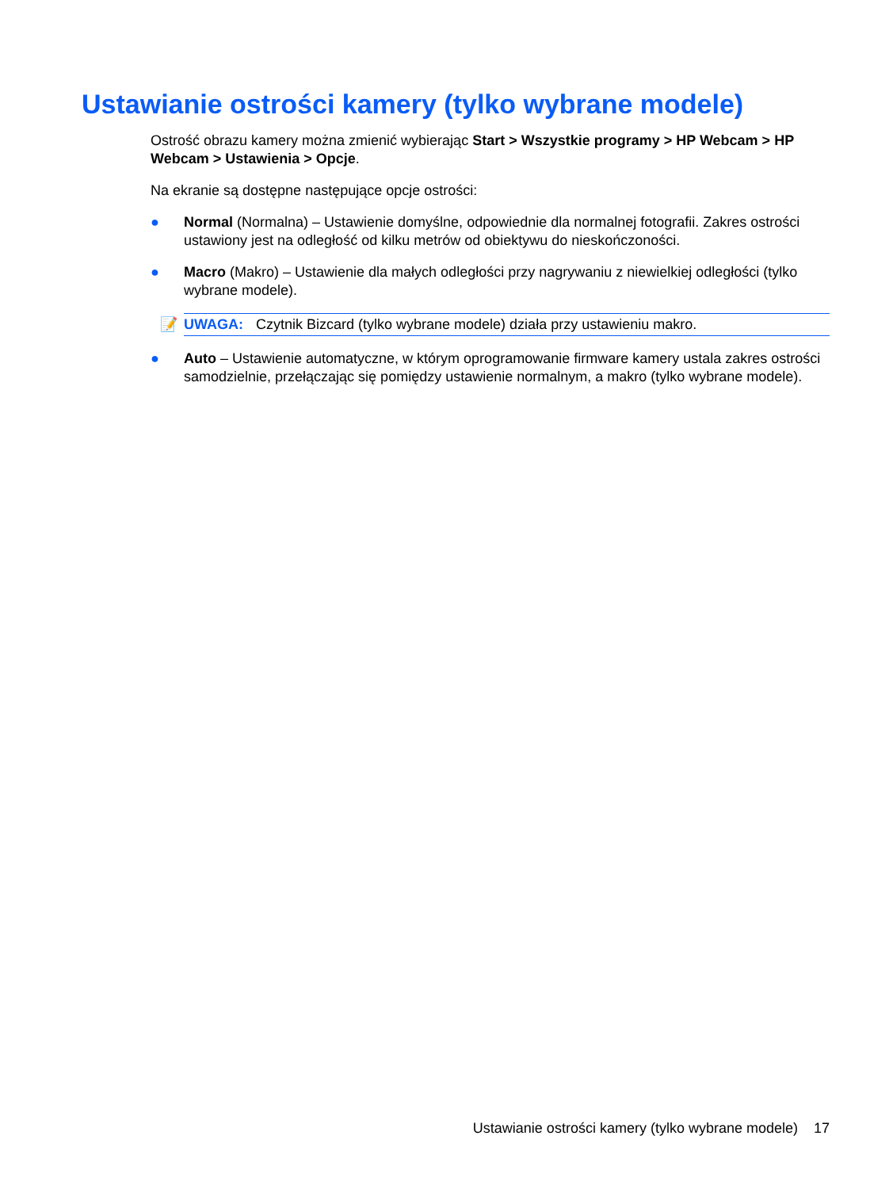Ustawianie ostrości kamery (tylko wybrane modele)
Ostrość obrazu kamery można zmienić wybierając Start > Wszystkie programy > HP Webcam > HP Webcam > Ustawienia > Opcje.
Na ekranie są dostępne następujące opcje ostrości:
● Normal (Normalna) – Ustawienie domyślne, odpowiednie dla normalnej fotografii. Zakres ostrości ustawiony jest na odległość od kilku metrów od obiektywu do nieskończoności.
● Macro (Makro) – Ustawienie dla małych odległości przy nagrywaniu z niewielkiej odległości (tylko wybrane modele).
📝 UWAGA: Czytnik Bizcard (tylko wybrane modele) działa przy ustawieniu makro.
● Auto – Ustawienie automatyczne, w którym oprogramowanie firmware kamery ustala zakres ostrości samodzielnie, przełączając się pomiędzy ustawienie normalnym, a makro (tylko wybrane modele).
Ustawianie ostrości kamery (tylko wybrane modele) 17